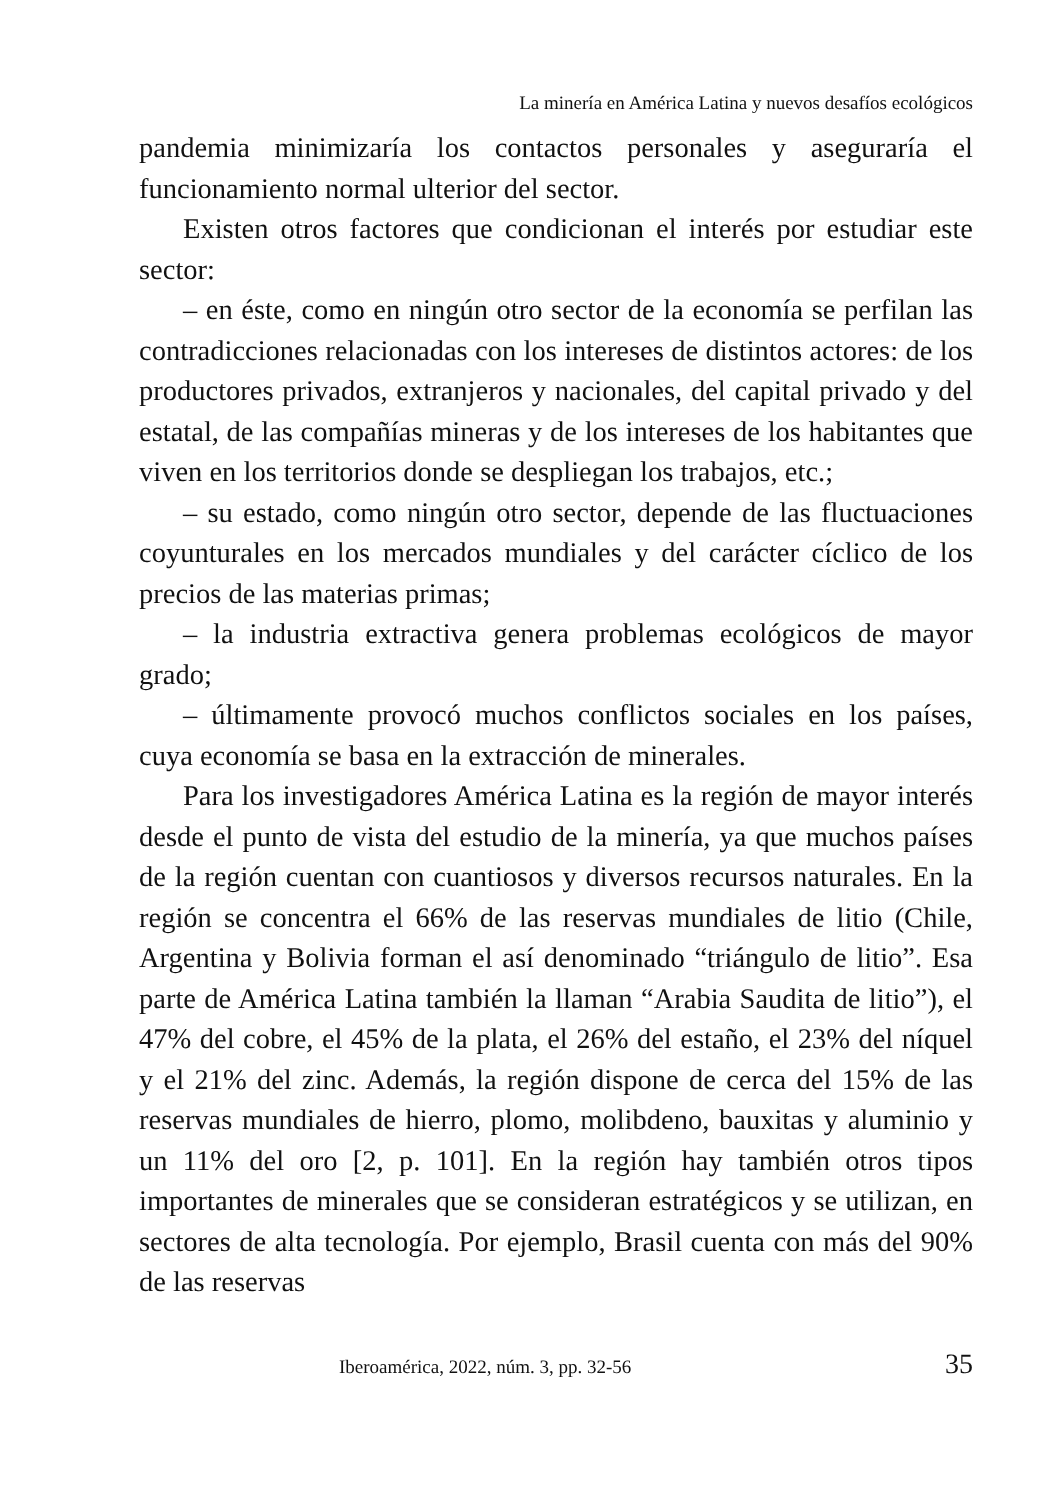La minería en América Latina y nuevos desafíos ecológicos
pandemia minimizaría los contactos personales y aseguraría el funcionamiento normal ulterior del sector.
Existen otros factores que condicionan el interés por estudiar este sector:
– en éste, como en ningún otro sector de la economía se perfilan las contradicciones relacionadas con los intereses de distintos actores: de los productores privados, extranjeros y nacionales, del capital privado y del estatal, de las compañías mineras y de los intereses de los habitantes que viven en los territorios donde se despliegan los trabajos, etc.;
– su estado, como ningún otro sector, depende de las fluctuaciones coyunturales en los mercados mundiales y del carácter cíclico de los precios de las materias primas;
– la industria extractiva genera problemas ecológicos de mayor grado;
– últimamente provocó muchos conflictos sociales en los países, cuya economía se basa en la extracción de minerales.
Para los investigadores América Latina es la región de mayor interés desde el punto de vista del estudio de la minería, ya que muchos países de la región cuentan con cuantiosos y diversos recursos naturales. En la región se concentra el 66% de las reservas mundiales de litio (Chile, Argentina y Bolivia forman el así denominado “triángulo de litio”. Esa parte de América Latina también la llaman “Arabia Saudita de litio”), el 47% del cobre, el 45% de la plata, el 26% del estaño, el 23% del níquel y el 21% del zinc. Además, la región dispone de cerca del 15% de las reservas mundiales de hierro, plomo, molibdeno, bauxitas y aluminio y un 11% del oro [2, p. 101]. En la región hay también otros tipos importantes de minerales que se consideran estratégicos y se utilizan, en sectores de alta tecnología. Por ejemplo, Brasil cuenta con más del 90% de las reservas
Iberoamérica, 2022, núm. 3, pp. 32-56 35